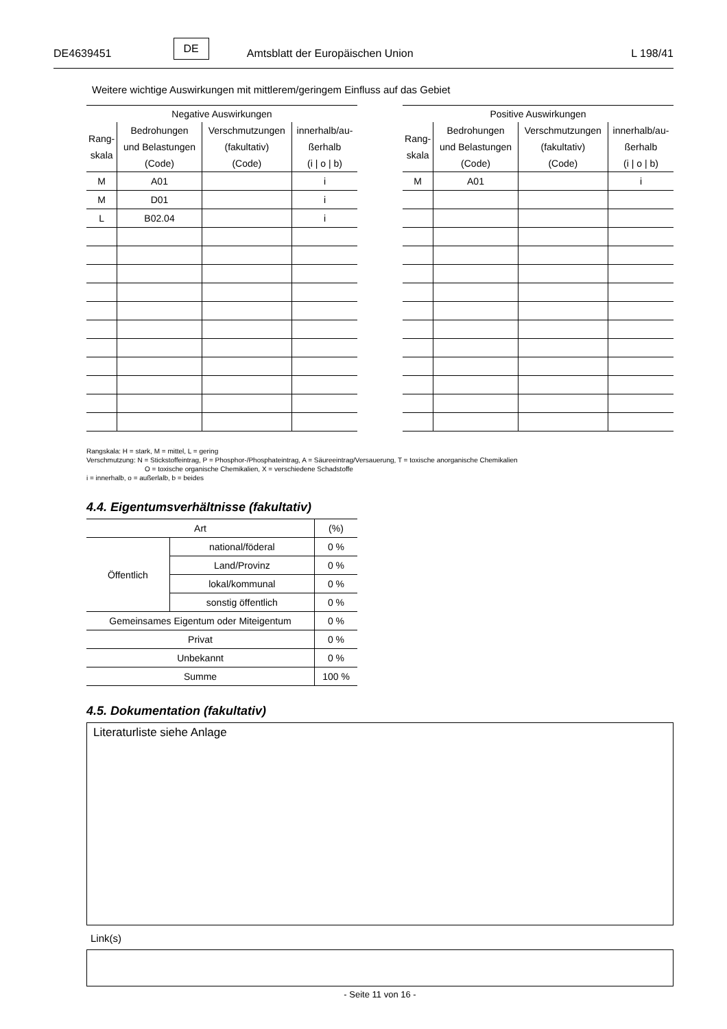DE4639451 DE Amtsblatt der Europäischen Union L 198/41
Weitere wichtige Auswirkungen mit mittlerem/geringem Einfluss auf das Gebiet
| Negative Auswirkungen | | | |
| --- | --- | --- | --- |
| Rang- skala | Bedrohungen und Belastungen (Code) | Verschmutzungen (fakultativ) (Code) | innerhalb/au- ßerhalb (i / o / b) |
| M | A01 | | i |
| M | D01 | | i |
| L | B02.04 | | i |
| Positive Auswirkungen | | | |
| --- | --- | --- | --- |
| Rang- skala | Bedrohungen und Belastungen (Code) | Verschmutzungen (fakultativ) (Code) | innerhalb/au- ßerhalb (i / o / b) |
| M | A01 | | i |
Rangskala: H = stark, M = mittel, L = gering
Verschmutzung: N = Stickstoffeintrag, P = Phosphor-/Phosphateintrag, A = Säureeintrag/Versauerung, T = toxische anorganische Chemikalien
O = toxische organische Chemikalien, X = verschiedene Schadstoffe
i = innerhalb, o = außerlalb, b = beides
4.4. Eigentumsverhältnisse (fakultativ)
| Art | | (%) |
| --- | --- | --- |
| Öffentlich | national/föderal | 0 % |
| | Land/Provinz | 0 % |
| | lokal/kommunal | 0 % |
| | sonstig öffentlich | 0 % |
| Gemeinsames Eigentum oder Miteigentum | | 0 % |
| Privat | | 0 % |
| Unbekannt | | 0 % |
| Summe | | 100 % |
4.5. Dokumentation (fakultativ)
Literaturliste siehe Anlage
Link(s)
- Seite 11 von 16 -